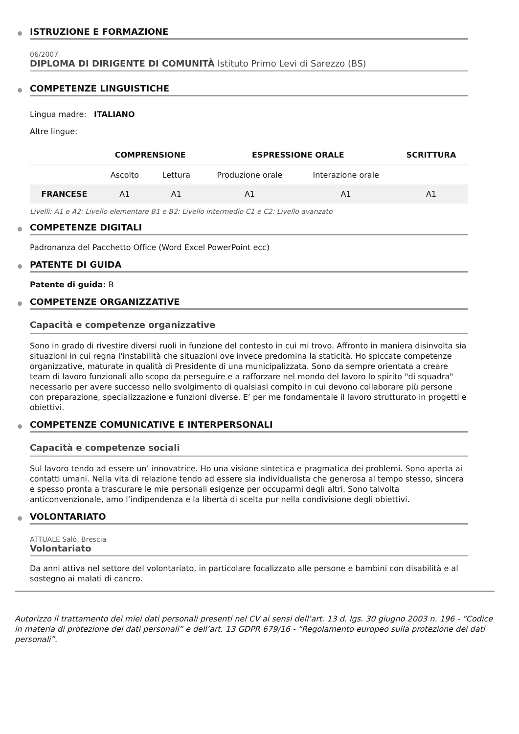ISTRUZIONE E FORMAZIONE
06/2007
DIPLOMA DI DIRIGENTE DI COMUNITÀ Istituto Primo Levi di Sarezzo (BS)
COMPETENZE LINGUISTICHE
Lingua madre: ITALIANO
Altre lingue:
| | COMPRENSIONE | | ESPRESSIONE ORALE | | SCRITTURA |
| --- | --- | --- | --- | --- | --- |
| | Ascolto | Lettura | Produzione orale | Interazione orale | |
| FRANCESE | A1 | A1 | A1 | A1 | A1 |
Livelli: A1 e A2: Livello elementare B1 e B2: Livello intermedio C1 e C2: Livello avanzato
COMPETENZE DIGITALI
Padronanza del Pacchetto Office (Word Excel PowerPoint ecc)
PATENTE DI GUIDA
Patente di guida: B
COMPETENZE ORGANIZZATIVE
Capacità e competenze organizzative
Sono in grado di rivestire diversi ruoli in funzione del contesto in cui mi trovo. Affronto in maniera disinvolta sia situazioni in cui regna l'instabilità che situazioni ove invece predomina la staticità. Ho spiccate competenze organizzative, maturate in qualità di Presidente di una municipalizzata. Sono da sempre orientata a creare team di lavoro funzionali allo scopo da perseguire e a rafforzare nel mondo del lavoro lo spirito "di squadra" necessario per avere successo nello svolgimento di qualsiasi compito in cui devono collaborare più persone con preparazione, specializzazione e funzioni diverse. E’ per me fondamentale il lavoro strutturato in progetti e obiettivi.
COMPETENZE COMUNICATIVE E INTERPERSONALI
Capacità e competenze sociali
Sul lavoro tendo ad essere un’ innovatrice. Ho una visione sintetica e pragmatica dei problemi. Sono aperta ai contatti umani. Nella vita di relazione tendo ad essere sia individualista che generosa al tempo stesso, sincera e spesso pronta a trascurare le mie personali esigenze per occuparmi degli altri. Sono talvolta anticonvenzionale, amo l’indipendenza e la libertà di scelta pur nella condivisione degli obiettivi.
VOLONTARIATO
ATTUALE Salò, Brescia
Volontariato
Da anni attiva nel settore del volontariato, in particolare focalizzato alle persone e bambini con disabilità e al sostegno ai malati di cancro.
Autorizzo il trattamento dei miei dati personali presenti nel CV ai sensi dell’art. 13 d. lgs. 30 giugno 2003 n. 196 - “Codice in materia di protezione dei dati personali” e dell’art. 13 GDPR 679/16 - “Regolamento europeo sulla protezione dei dati personali”.